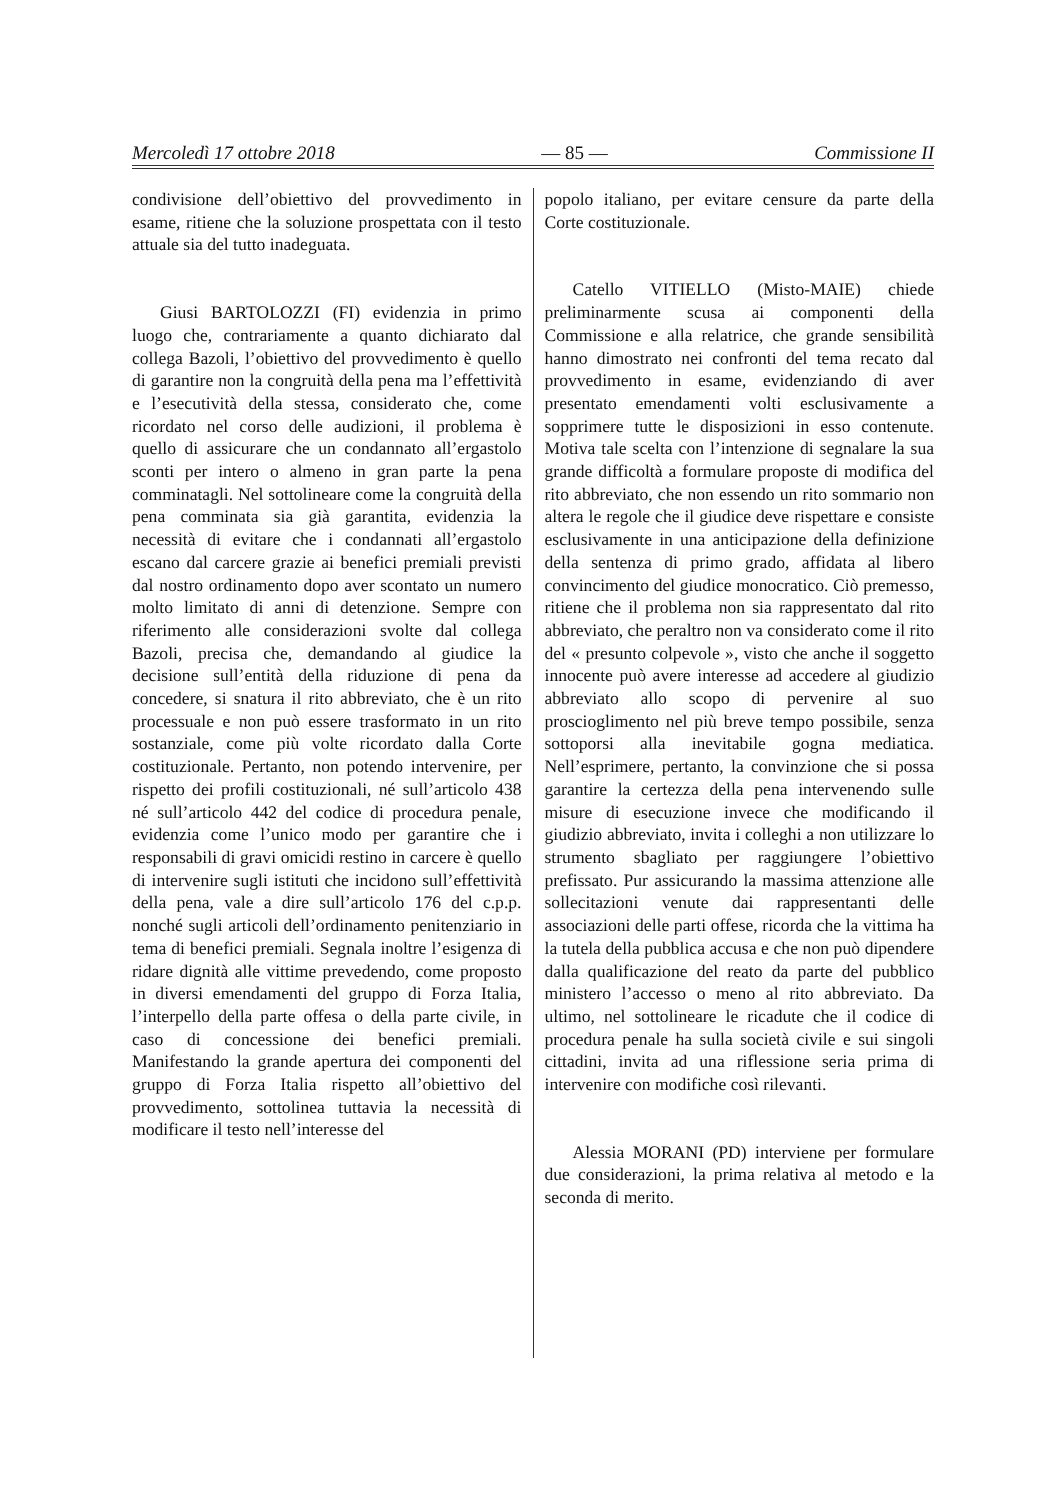Mercoledì 17 ottobre 2018 — 85 — Commissione II
condivisione dell’obiettivo del provvedimento in esame, ritiene che la soluzione prospettata con il testo attuale sia del tutto inadeguata.
Giusi BARTOLOZZI (FI) evidenzia in primo luogo che, contrariamente a quanto dichiarato dal collega Bazoli, l’obiettivo del provvedimento è quello di garantire non la congruità della pena ma l’effettività e l’esecutività della stessa, considerato che, come ricordato nel corso delle audizioni, il problema è quello di assicurare che un condannato all’ergastolo sconti per intero o almeno in gran parte la pena comminatagli. Nel sottolineare come la congruità della pena comminata sia già garantita, evidenzia la necessità di evitare che i condannati all’ergastolo escano dal carcere grazie ai benefici premiali previsti dal nostro ordinamento dopo aver scontato un numero molto limitato di anni di detenzione. Sempre con riferimento alle considerazioni svolte dal collega Bazoli, precisa che, demandando al giudice la decisione sull’entità della riduzione di pena da concedere, si snatura il rito abbreviato, che è un rito processuale e non può essere trasformato in un rito sostanziale, come più volte ricordato dalla Corte costituzionale. Pertanto, non potendo intervenire, per rispetto dei profili costituzionali, né sull’articolo 438 né sull’articolo 442 del codice di procedura penale, evidenzia come l’unico modo per garantire che i responsabili di gravi omicidi restino in carcere è quello di intervenire sugli istituti che incidono sull’effettività della pena, vale a dire sull’articolo 176 del c.p.p. nonché sugli articoli dell’ordinamento penitenziario in tema di benefici premiali. Segnala inoltre l’esigenza di ridare dignità alle vittime prevedendo, come proposto in diversi emendamenti del gruppo di Forza Italia, l’interpello della parte offesa o della parte civile, in caso di concessione dei benefici premiali. Manifestando la grande apertura dei componenti del gruppo di Forza Italia rispetto all’obiettivo del provvedimento, sottolinea tuttavia la necessità di modificare il testo nell’interesse del
popolo italiano, per evitare censure da parte della Corte costituzionale.
Catello VITIELLO (Misto-MAIE) chiede preliminarmente scusa ai componenti della Commissione e alla relatrice, che grande sensibilità hanno dimostrato nei confronti del tema recato dal provvedimento in esame, evidenziando di aver presentato emendamenti volti esclusivamente a sopprimere tutte le disposizioni in esso contenute. Motiva tale scelta con l’intenzione di segnalare la sua grande difficoltà a formulare proposte di modifica del rito abbreviato, che non essendo un rito sommario non altera le regole che il giudice deve rispettare e consiste esclusivamente in una anticipazione della definizione della sentenza di primo grado, affidata al libero convincimento del giudice monocratico. Ciò premesso, ritiene che il problema non sia rappresentato dal rito abbreviato, che peraltro non va considerato come il rito del « presunto colpevole », visto che anche il soggetto innocente può avere interesse ad accedere al giudizio abbreviato allo scopo di pervenire al suo proscioglimento nel più breve tempo possibile, senza sottoporsi alla inevitabile gogna mediatica. Nell’esprimere, pertanto, la convinzione che si possa garantire la certezza della pena intervenendo sulle misure di esecuzione invece che modificando il giudizio abbreviato, invita i colleghi a non utilizzare lo strumento sbagliato per raggiungere l’obiettivo prefissato. Pur assicurando la massima attenzione alle sollecitazioni venute dai rappresentanti delle associazioni delle parti offese, ricorda che la vittima ha la tutela della pubblica accusa e che non può dipendere dalla qualificazione del reato da parte del pubblico ministero l’accesso o meno al rito abbreviato. Da ultimo, nel sottolineare le ricadute che il codice di procedura penale ha sulla società civile e sui singoli cittadini, invita ad una riflessione seria prima di intervenire con modifiche così rilevanti.
Alessia MORANI (PD) interviene per formulare due considerazioni, la prima relativa al metodo e la seconda di merito.